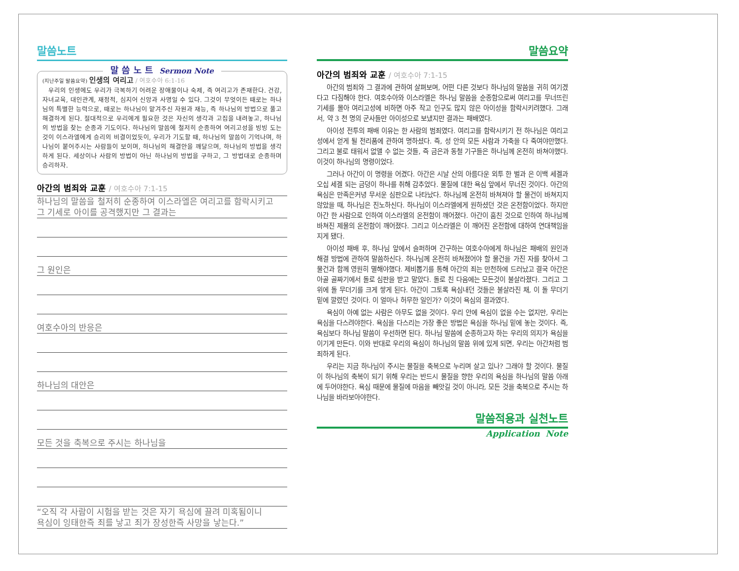말씀노트
말 씀 노 트 Sermon Note
(지난주일 말씀요약) 인생의 여리고 / 여호수아 6:1-16
우리의 인생에도 우리가 극복하기 어려운 장애물이나 숙제, 즉 여리고가 존재한다. 건강, 자녀교육, 대인관계, 재정적, 심지어 신앙과 사명일 수 있다. 그것이 무엇이든 때로는 하나님의 특별한 능력으로, 때로는 하나님이 맡겨주신 자원과 재능, 즉 하나님의 방법으로 풀고 해결하게 된다. 절대적으로 우리에게 필요한 것은 자신의 생각과 고집을 내려놓고, 하나님의 방법을 찾는 순종과 기도이다. 하나님의 말씀에 철저히 순종하여 여리고성을 빙빙 도는 것이 이스라엘에게 승리의 비결이었듯이, 우리가 기도할 때, 하나님의 말씀이 기억나며, 하나님이 붙어주시는 사람들이 보이며, 하나님의 해결안을 깨달으며, 하나님의 방법을 생각하게 된다. 세상이나 사람의 방법이 아닌 하나님의 방법을 구하고, 그 방법대로 순종하며 승리하자.
아간의 범죄와 교훈 / 여호수아 7:1-15
하나님의 말씀을 철저히 순종하여 이스라엘은 여리고를 함락시키고
그 기세로 아이를 공격했지만 그 결과는
그 원인은
여호수아의 반응은
하나님의 대안은
모든 것을 축복으로 주시는 하나님을
“오직 각 사람이 시험을 받는 것은 자기 욕심에 끌려 미혹됨이니
욕심이 잉태한즉 죄를 낳고 죄가 장성한즉 사망을 낳는다.”
말씀요약
아간의 범죄와 교훈 / 여호수아 7:1-15
아간의 범죄와 그 결과에 관하여 살펴보며, 어떤 다른 것보다 하나님의 말씀을 귀히 여기겠다고 다짐해야 한다. 여호수아와 이스라엘은 하나님 말씀을 순종함으로써 여리고를 무너뜨린 기세를 몰아 여리고성에 비하면 아주 작고 인구도 많지 않은 아이성을 함락시키려했다. 그래서, 약 3 천 명의 군사들만 아이성으로 보냈지만 결과는 패배였다.
아이성 전투의 패배 이유는 한 사람의 범죄였다. 여리고를 함락시키기 전 하나님은 여리고성에서 얻게 될 전리품에 관하여 명하셨다. 즉, 성 안의 모든 사람과 가축을 다 죽여야만했다. 그리고 불로 태워서 없앨 수 없는 것들, 즉 금은과 동철 기구들은 하나님께 온전히 바쳐야했다. 이것이 하나님의 명령이었다.
그러나 아간이 이 명령을 어겼다. 아간은 시날 산의 아름다운 외투 한 벌과 은 이백 세겔과 오십 세겔 되는 금덩이 하나를 취해 감추었다. 물질에 대한 욕심 앞에서 무너진 것이다. 아간의 욕심은 만족은커녕 무서운 심판으로 나타났다. 하나님께 온전히 바쳐져야 할 물건이 바쳐지지 않았을 때, 하나님은 진노하신다. 하나님이 이스라엘에게 원하셨던 것은 온전함이었다. 하지만 아간 한 사람으로 인하여 이스라엘의 온전함이 깨어졌다. 아간이 훔친 것으로 인하여 하나님께 바쳐진 제물의 온전함이 깨어졌다. 그리고 이스라엘은 이 깨어진 온전함에 대하여 연대책임을 지게 됐다.
아이성 패배 후, 하나님 앞에서 슬퍼하며 간구하는 여호수아에게 하나님은 패배의 원인과 해결 방법에 관하여 말씀하신다. 하나님께 온전히 바쳐졌어야 할 물건을 가진 자를 찾아서 그 물건과 함께 영원히 멸해야했다. 제비뽑기를 통해 아간의 죄는 만천하에 드러났고 결국 아간은 아골 골짜기에서 돌로 심판을 받고 말았다. 돌로 친 다음에는 모든것이 불살라졌다. 그리고 그 위에 돌 무더기를 크게 쌓게 된다. 아간이 그토록 욕심내던 것들은 불살라진 채, 이 돌 무더기 밑에 깔렸던 것이다. 이 얼마나 허무한 일인가? 이것이 욕심의 결과였다.
욕심이 아예 없는 사람은 아무도 없을 것이다. 우리 안에 욕심이 없을 수는 없지만, 우리는 욕심을 다스려야한다. 욕심을 다스리는 가장 좋은 방법은 욕심을 하나님 밑에 놓는 것이다. 즉, 욕심보다 하나님 말씀이 우선하면 된다. 하나님 말씀에 순종하고자 하는 우리의 의지가 욕심을 이기게 만든다. 이와 반대로 우리의 욕심이 하나님의 말씀 위에 있게 되면, 우리는 아간처럼 범죄하게 된다.
우리는 지금 하나님이 주시는 물질을 축복으로 누리며 살고 있나? 그래야 할 것이다. 물질이 하나님의 축복이 되기 위해 우리는 반드시 물질을 향한 우리의 욕심을 하나님의 말씀 아래에 두어야한다. 욕심 때문에 물질에 마음을 빼앗길 것이 아니라, 모든 것을 축복으로 주시는 하나님을 바라보아야한다.
말씀적용과 실천노트
Application Note